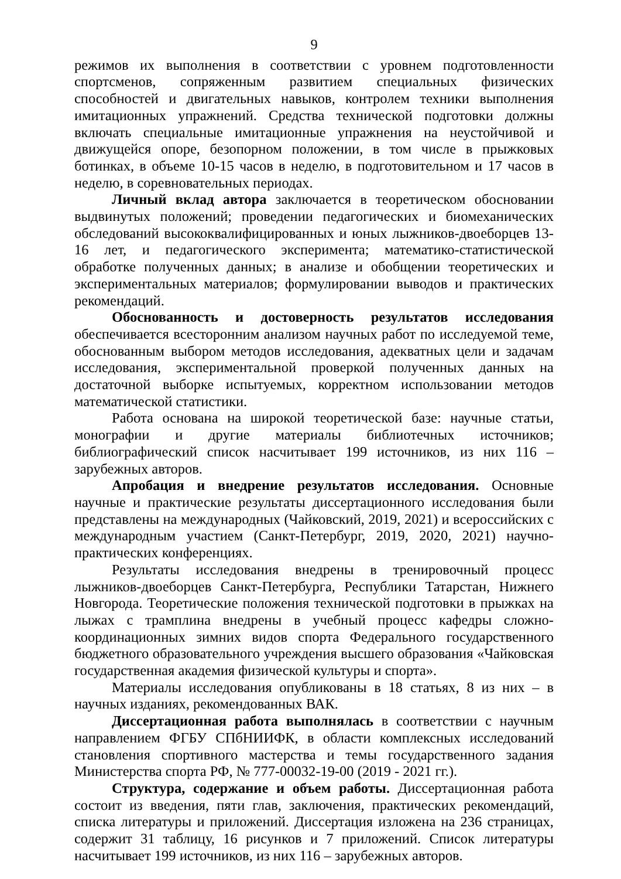9
режимов их выполнения в соответствии с уровнем подготовленности спортсменов, сопряженным развитием специальных физических способностей и двигательных навыков, контролем техники выполнения имитационных упражнений. Средства технической подготовки должны включать специальные имитационные упражнения на неустойчивой и движущейся опоре, безопорном положении, в том числе в прыжковых ботинках, в объеме 10-15 часов в неделю, в подготовительном и 17 часов в неделю, в соревновательных периодах.
Личный вклад автора заключается в теоретическом обосновании выдвинутых положений; проведении педагогических и биомеханических обследований высококвалифицированных и юных лыжников-двоеборцев 13-16 лет, и педагогического эксперимента; математико-статистической обработке полученных данных; в анализе и обобщении теоретических и экспериментальных материалов; формулировании выводов и практических рекомендаций.
Обоснованность и достоверность результатов исследования обеспечивается всесторонним анализом научных работ по исследуемой теме, обоснованным выбором методов исследования, адекватных цели и задачам исследования, экспериментальной проверкой полученных данных на достаточной выборке испытуемых, корректном использовании методов математической статистики.
Работа основана на широкой теоретической базе: научные статьи, монографии и другие материалы библиотечных источников; библиографический список насчитывает 199 источников, из них 116 – зарубежных авторов.
Апробация и внедрение результатов исследования. Основные научные и практические результаты диссертационного исследования были представлены на международных (Чайковский, 2019, 2021) и всероссийских с международным участием (Санкт-Петербург, 2019, 2020, 2021) научно-практических конференциях.
Результаты исследования внедрены в тренировочный процесс лыжников-двоеборцев Санкт-Петербурга, Республики Татарстан, Нижнего Новгорода. Теоретические положения технической подготовки в прыжках на лыжах с трамплина внедрены в учебный процесс кафедры сложно-координационных зимних видов спорта Федерального государственного бюджетного образовательного учреждения высшего образования «Чайковская государственная академия физической культуры и спорта».
Материалы исследования опубликованы в 18 статьях, 8 из них – в научных изданиях, рекомендованных ВАК.
Диссертационная работа выполнялась в соответствии с научным направлением ФГБУ СПбНИИФК, в области комплексных исследований становления спортивного мастерства и темы государственного задания Министерства спорта РФ, № 777-00032-19-00 (2019 - 2021 гг.).
Структура, содержание и объем работы. Диссертационная работа состоит из введения, пяти глав, заключения, практических рекомендаций, списка литературы и приложений. Диссертация изложена на 236 страницах, содержит 31 таблицу, 16 рисунков и 7 приложений. Список литературы насчитывает 199 источников, из них 116 – зарубежных авторов.